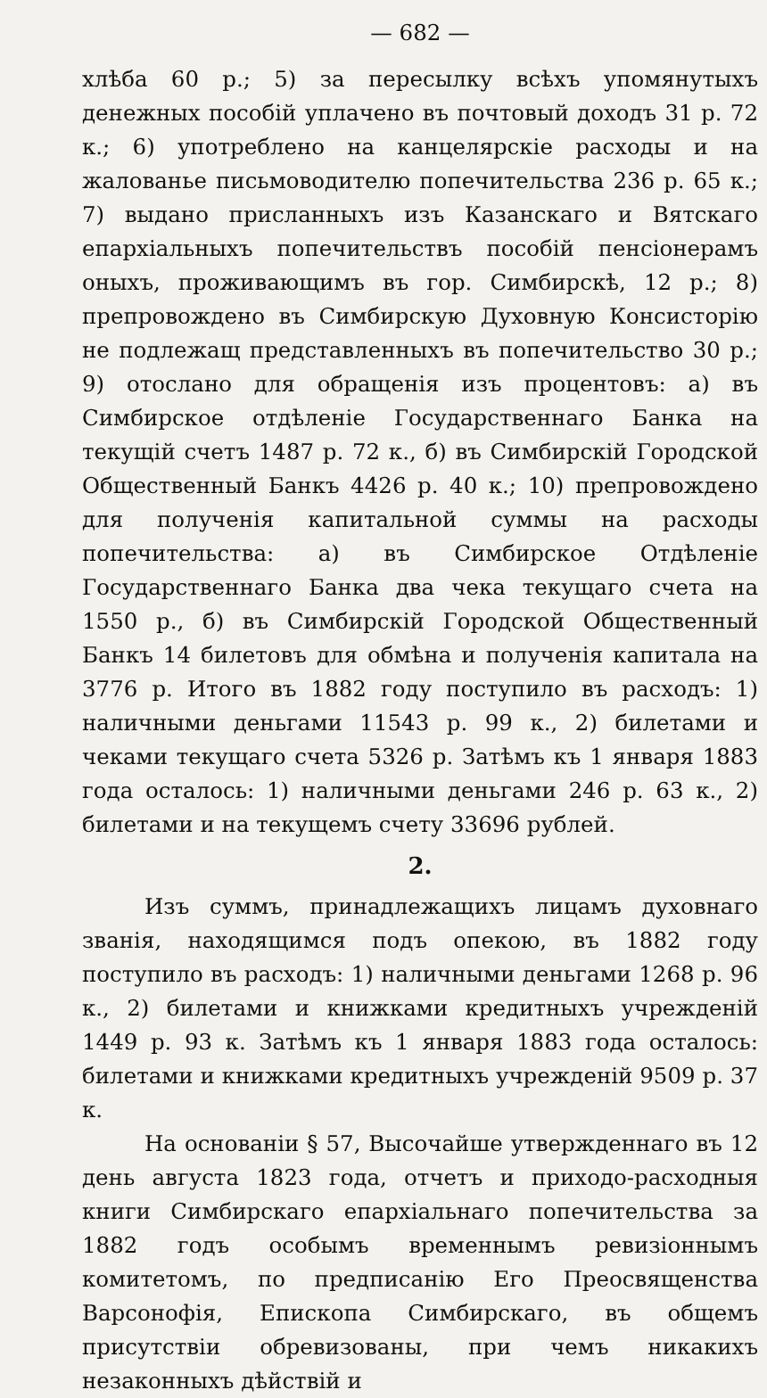— 682 —
хлѣба 60 р.; 5) за пересылку всѣхъ упомянутыхъ денежных пособій уплачено въ почтовый доходъ 31 р. 72 к.; 6) употреблено на канцелярскіе расходы и на жалованье письмоводителю попечительства 236 р. 65 к.; 7) выдано присланныхъ изъ Казанскаго и Вятскаго епархіальныхъ попечительствъ пособій пенсіонерамъ оныхъ, проживающимъ въ гор. Симбирскѣ, 12 р.; 8) препровождено въ Симбирскую Духовную Консисторію не подлежащ представленныхъ въ попечительство 30 р.; 9) отослано для обращенія изъ процентовъ: а) въ Симбирское отдѣленіе Государственнаго Банка на текущій счетъ 1487 р. 72 к., б) въ Симбирскій Городской Общественный Банкъ 4426 р. 40 к.; 10) препровождено для полученія капитальной суммы на расходы попечительства: а) въ Симбирское Отдѣленіе Государственнаго Банка два чека текущаго счета на 1550 р., б) въ Симбирскій Городской Общественный Банкъ 14 билетовъ для обмѣна и полученія капитала на 3776 р. Итого въ 1882 году поступило въ расходъ: 1) наличными деньгами 11543 р. 99 к., 2) билетами и чеками текущаго счета 5326 р. Затѣмъ къ 1 января 1883 года осталось: 1) наличными деньгами 246 р. 63 к., 2) билетами и на текущемъ счету 33696 рублей.
2.
Изъ суммъ, принадлежащихъ лицамъ духовнаго званія, находящимся подъ опекою, въ 1882 году поступило въ расходъ: 1) наличными деньгами 1268 р. 96 к., 2) билетами и книжками кредитныхъ учрежденій 1449 р. 93 к. Затѣмъ къ 1 января 1883 года осталось: билетами и книжками кредитныхъ учрежденій 9509 р. 37 к.
На основаніи § 57, Высочайше утвержденнаго въ 12 день августа 1823 года, отчетъ и приходо-расходныя книги Симбирскаго епархіальнаго попечительства за 1882 годъ особымъ временнымъ ревизіоннымъ комитетомъ, по предписанію Его Преосвященства Варсонофія, Епископа Симбирскаго, въ общемъ присутствіи обревизованы, при чемъ никакихъ незаконныхъ дѣйствій и